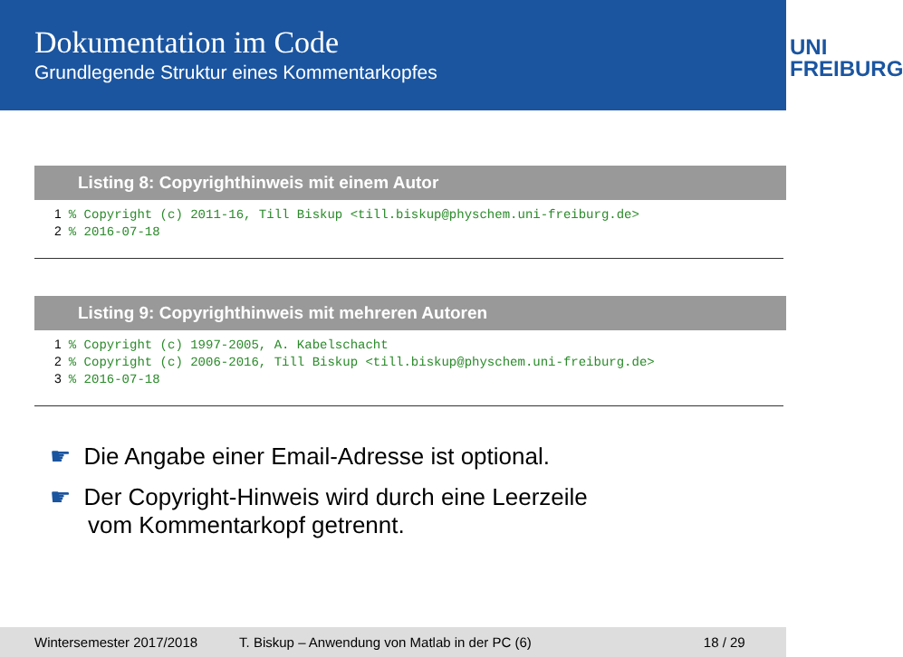Dokumentation im Code
Grundlegende Struktur eines Kommentarkopfes
UNI
FREIBURG
Listing 8: Copyrighthinweis mit einem Autor
1% Copyright (c) 2011-16, Till Biskup <till.biskup@physchem.uni-freiburg.de>
2% 2016-07-18
Listing 9: Copyrighthinweis mit mehreren Autoren
1% Copyright (c) 1997-2005, A. Kabelschacht
2% Copyright (c) 2006-2016, Till Biskup <till.biskup@physchem.uni-freiburg.de>
3% 2016-07-18
☛ Die Angabe einer Email-Adresse ist optional.
☛ Der Copyright-Hinweis wird durch eine Leerzeile
vom Kommentarkopf getrennt.
Wintersemester 2017/2018 T. Biskup – Anwendung von Matlab in der PC (6) 18 / 29